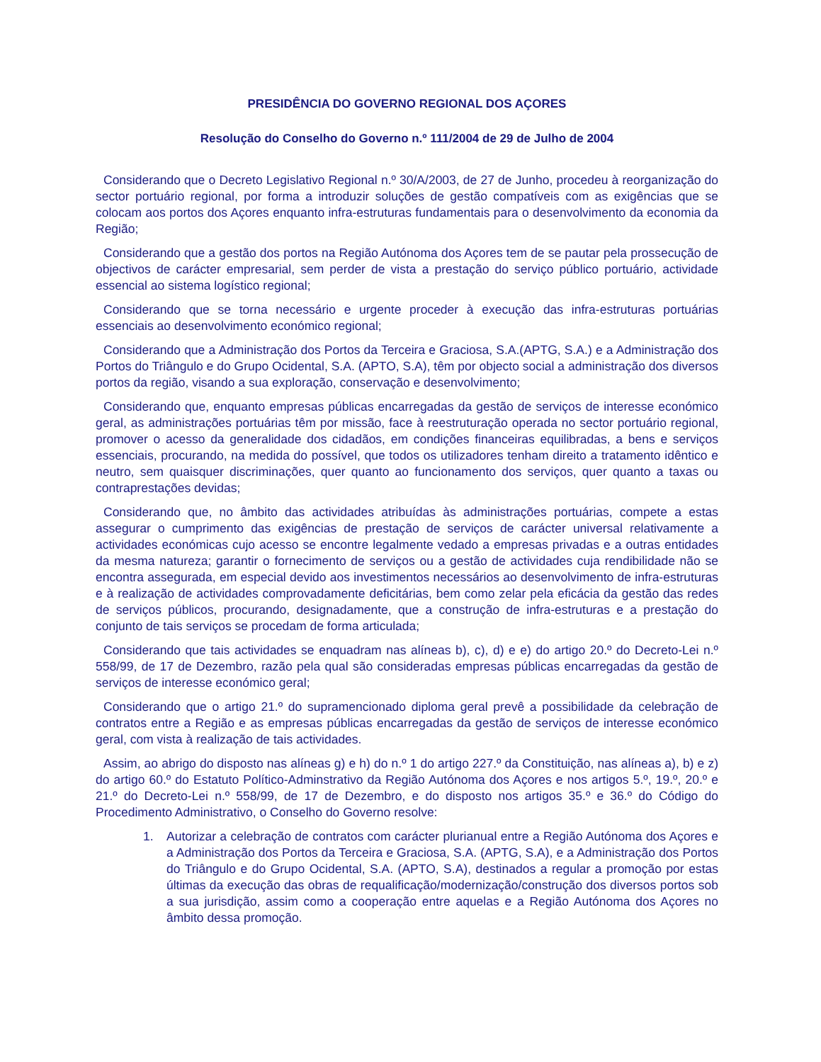PRESIDÊNCIA DO GOVERNO REGIONAL DOS AÇORES
Resolução do Conselho do Governo n.º 111/2004 de 29 de Julho de 2004
Considerando que o Decreto Legislativo Regional n.º 30/A/2003, de 27 de Junho, procedeu à reorganização do sector portuário regional, por forma a introduzir soluções de gestão compatíveis com as exigências que se colocam aos portos dos Açores enquanto infra-estruturas fundamentais para o desenvolvimento da economia da Região;
Considerando que a gestão dos portos na Região Autónoma dos Açores tem de se pautar pela prossecução de objectivos de carácter empresarial, sem perder de vista a prestação do serviço público portuário, actividade essencial ao sistema logístico regional;
Considerando que se torna necessário e urgente proceder à execução das infra-estruturas portuárias essenciais ao desenvolvimento económico regional;
Considerando que a Administração dos Portos da Terceira e Graciosa, S.A.(APTG, S.A.) e a Administração dos Portos do Triângulo e do Grupo Ocidental, S.A. (APTO, S.A), têm por objecto social a administração dos diversos portos da região, visando a sua exploração, conservação e desenvolvimento;
Considerando que, enquanto empresas públicas encarregadas da gestão de serviços de interesse económico geral, as administrações portuárias têm por missão, face à reestruturação operada no sector portuário regional, promover o acesso da generalidade dos cidadãos, em condições financeiras equilibradas, a bens e serviços essenciais, procurando, na medida do possível, que todos os utilizadores tenham direito a tratamento idêntico e neutro, sem quaisquer discriminações, quer quanto ao funcionamento dos serviços, quer quanto a taxas ou contraprestações devidas;
Considerando que, no âmbito das actividades atribuídas às administrações portuárias, compete a estas assegurar o cumprimento das exigências de prestação de serviços de carácter universal relativamente a actividades económicas cujo acesso se encontre legalmente vedado a empresas privadas e a outras entidades da mesma natureza; garantir o fornecimento de serviços ou a gestão de actividades cuja rendibilidade não se encontra assegurada, em especial devido aos investimentos necessários ao desenvolvimento de infra-estruturas e à realização de actividades comprovadamente deficitárias, bem como zelar pela eficácia da gestão das redes de serviços públicos, procurando, designadamente, que a construção de infra-estruturas e a prestação do conjunto de tais serviços se procedam de forma articulada;
Considerando que tais actividades se enquadram nas alíneas b), c), d) e e) do artigo 20.º do Decreto-Lei n.º 558/99, de 17 de Dezembro, razão pela qual são consideradas empresas públicas encarregadas da gestão de serviços de interesse económico geral;
Considerando que o artigo 21.º do supramencionado diploma geral prevê a possibilidade da celebração de contratos entre a Região e as empresas públicas encarregadas da gestão de serviços de interesse económico geral, com vista à realização de tais actividades.
Assim, ao abrigo do disposto nas alíneas g) e h) do n.º 1 do artigo 227.º da Constituição, nas alíneas a), b) e z) do artigo 60.º do Estatuto Político-Adminstrativo da Região Autónoma dos Açores e nos artigos 5.º, 19.º, 20.º e 21.º do Decreto-Lei n.º 558/99, de 17 de Dezembro, e do disposto nos artigos 35.º e 36.º do Código do Procedimento Administrativo, o Conselho do Governo resolve:
1. Autorizar a celebração de contratos com carácter plurianual entre a Região Autónoma dos Açores e a Administração dos Portos da Terceira e Graciosa, S.A. (APTG, S.A), e a Administração dos Portos do Triângulo e do Grupo Ocidental, S.A. (APTO, S.A), destinados a regular a promoção por estas últimas da execução das obras de requalificação/modernização/construção dos diversos portos sob a sua jurisdição, assim como a cooperação entre aquelas e a Região Autónoma dos Açores no âmbito dessa promoção.